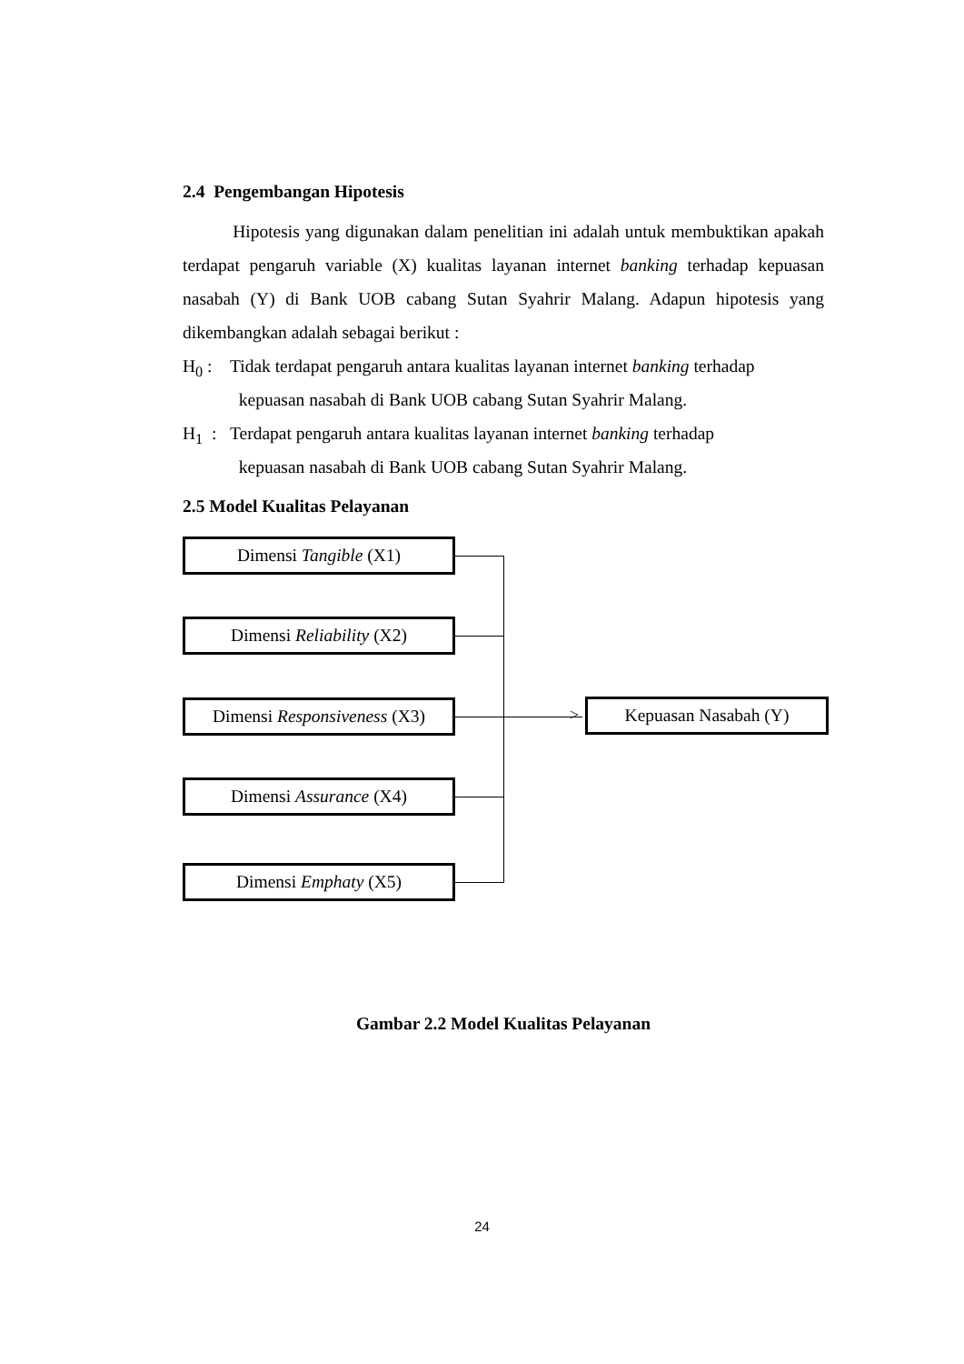2.4 Pengembangan Hipotesis
Hipotesis yang digunakan dalam penelitian ini adalah untuk membuktikan apakah terdapat pengaruh variable (X) kualitas layanan internet banking terhadap kepuasan nasabah (Y) di Bank UOB cabang Sutan Syahrir Malang. Adapun hipotesis yang dikembangkan adalah sebagai berikut :
H<sub>0</sub> : Tidak terdapat pengaruh antara kualitas layanan internet banking terhadap
kepuasan nasabah di Bank UOB cabang Sutan Syahrir Malang.
H<sub>1</sub> :
Terdapat pengaruh antara kualitas layanan internet banking terhadap
kepuasan nasabah di Bank UOB cabang Sutan Syahrir Malang.
2.5 Model Kualitas Pelayanan
Dimensi Tangible (X1)
Dimensi Reliability (X2)
Dimensi Responsiveness (X3)
Dimensi Assurance (X4)
Dimensi Emphaty (X5)
> Kepuasan Nasabah (Y)
Gambar 2.2 Model Kualitas Pelayanan
24